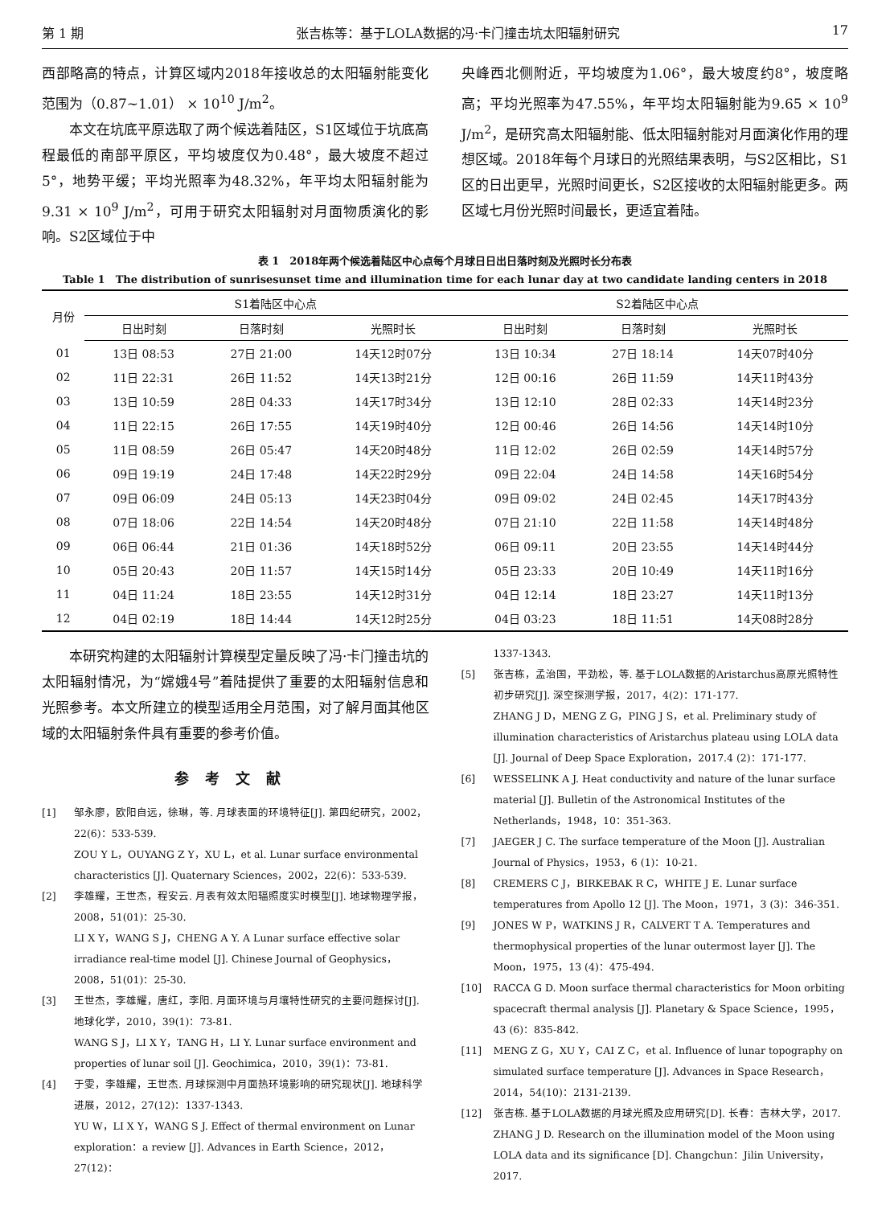第 1 期 张吉栋等：基于LOLA数据的冯·卡门撞击坑太阳辐射研究 17
西部略高的特点，计算区域内2018年接收总的太阳辐射能变化范围为（0.87~1.01） × 10<sup>10</sup> J/m<sup>2</sup>。
本文在坑底平原选取了两个候选着陆区，S1区域位于坑底高程最低的南部平原区，平均坡度仅为0.48°，最大坡度不超过5°，地势平缓；平均光照率为48.32%，年平均太阳辐射能为9.31 × 10<sup>9</sup> J/m<sup>2</sup>，可用于研究太阳辐射对月面物质演化的影响。S2区域位于中
央峰西北侧附近，平均坡度为1.06°，最大坡度约8°，坡度略高；平均光照率为47.55%，年平均太阳辐射能为9.65 × 10<sup>9</sup> J/m<sup>2</sup>，是研究高太阳辐射能、低太阳辐射能对月面演化作用的理想区域。2018年每个月球日的光照结果表明，与S2区相比，S1区的日出更早，光照时间更长，S2区接收的太阳辐射能更多。两区域七月份光照时间最长，更适宜着陆。
表 1　2018年两个候选着陆区中心点每个月球日日出日落时刻及光照时长分布表
Table 1　The distribution of sunrisesunset time and illumination time for each lunar day at two candidate landing centers in 2018
| 月份 | S1着陆区中心点 | | | S2着陆区中心点 | | |
| --- | --- | --- | --- | --- | --- | --- |
| | 日出时刻 | 日落时刻 | 光照时长 | 日出时刻 | 日落时刻 | 光照时长 |
| 01 | 13日 08:53 | 27日 21:00 | 14天12时07分 | 13日 10:34 | 27日 18:14 | 14天07时40分 |
| 02 | 11日 22:31 | 26日 11:52 | 14天13时21分 | 12日 00:16 | 26日 11:59 | 14天11时43分 |
| 03 | 13日 10:59 | 28日 04:33 | 14天17时34分 | 13日 12:10 | 28日 02:33 | 14天14时23分 |
| 04 | 11日 22:15 | 26日 17:55 | 14天19时40分 | 12日 00:46 | 26日 14:56 | 14天14时10分 |
| 05 | 11日 08:59 | 26日 05:47 | 14天20时48分 | 11日 12:02 | 26日 02:59 | 14天14时57分 |
| 06 | 09日 19:19 | 24日 17:48 | 14天22时29分 | 09日 22:04 | 24日 14:58 | 14天16时54分 |
| 07 | 09日 06:09 | 24日 05:13 | 14天23时04分 | 09日 09:02 | 24日 02:45 | 14天17时43分 |
| 08 | 07日 18:06 | 22日 14:54 | 14天20时48分 | 07日 21:10 | 22日 11:58 | 14天14时48分 |
| 09 | 06日 06:44 | 21日 01:36 | 14天18时52分 | 06日 09:11 | 20日 23:55 | 14天14时44分 |
| 10 | 05日 20:43 | 20日 11:57 | 14天15时14分 | 05日 23:33 | 20日 10:49 | 14天11时16分 |
| 11 | 04日 11:24 | 18日 23:55 | 14天12时31分 | 04日 12:14 | 18日 23:27 | 14天11时13分 |
| 12 | 04日 02:19 | 18日 14:44 | 14天12时25分 | 04日 03:23 | 18日 11:51 | 14天08时28分 |
本研究构建的太阳辐射计算模型定量反映了冯·卡门撞击坑的太阳辐射情况，为“嫦娥4号”着陆提供了重要的太阳辐射信息和光照参考。本文所建立的模型适用全月范围，对了解月面其他区域的太阳辐射条件具有重要的参考价值。
参考文献
[1] 邹永廖，欧阳自远，徐琳，等. 月球表面的环境特征[J]. 第四纪研究，2002，22(6)：533-539.
ZOU Y L，OUYANG Z Y，XU L，et al. Lunar surface environmental characteristics [J]. Quaternary Sciences，2002，22(6)：533-539.
[2] 李雄耀，王世杰，程安云. 月表有效太阳辐照度实时模型[J]. 地球物理学报，2008，51(01)：25-30.
LI X Y，WANG S J，CHENG A Y. A Lunar surface effective solar irradiance real-time model [J]. Chinese Journal of Geophysics，2008，51(01)：25-30.
[3] 王世杰，李雄耀，唐红，李阳. 月面环境与月壤特性研究的主要问题探讨[J]. 地球化学，2010，39(1)：73-81.
WANG S J，LI X Y，TANG H，LI Y. Lunar surface environment and properties of lunar soil [J]. Geochimica，2010，39(1)：73-81.
[4] 于雯，李雄耀，王世杰. 月球探测中月面热环境影响的研究现状[J]. 地球科学进展，2012，27(12)：1337-1343.
YU W，LI X Y，WANG S J. Effect of thermal environment on Lunar exploration：a review [J]. Advances in Earth Science，2012，27(12)：
1337-1343.
[5] 张吉栋，孟治国，平劲松，等. 基于LOLA数据的Aristarchus高原光照特性初步研究[J]. 深空探测学报，2017，4(2)：171-177.
ZHANG J D，MENG Z G，PING J S，et al. Preliminary study of illumination characteristics of Aristarchus plateau using LOLA data [J]. Journal of Deep Space Exploration，2017.4 (2)：171-177.
[6] WESSELINK A J. Heat conductivity and nature of the lunar surface material [J]. Bulletin of the Astronomical Institutes of the Netherlands，1948，10：351-363.
[7] JAEGER J C. The surface temperature of the Moon [J]. Australian Journal of Physics，1953，6 (1)：10-21.
[8] CREMERS C J，BIRKEBAK R C，WHITE J E. Lunar surface temperatures from Apollo 12 [J]. The Moon，1971，3 (3)：346-351.
[9] JONES W P，WATKINS J R，CALVERT T A. Temperatures and thermophysical properties of the lunar outermost layer [J]. The Moon，1975，13 (4)：475-494.
[10] RACCA G D. Moon surface thermal characteristics for Moon orbiting spacecraft thermal analysis [J]. Planetary & Space Science，1995，43 (6)：835-842.
[11] MENG Z G，XU Y，CAI Z C，et al. Influence of lunar topography on simulated surface temperature [J]. Advances in Space Research，2014，54(10)：2131-2139.
[12] 张吉栋. 基于LOLA数据的月球光照及应用研究[D]. 长春：吉林大学，2017.
ZHANG J D. Research on the illumination model of the Moon using LOLA data and its significance [D]. Changchun：Jilin University，2017.